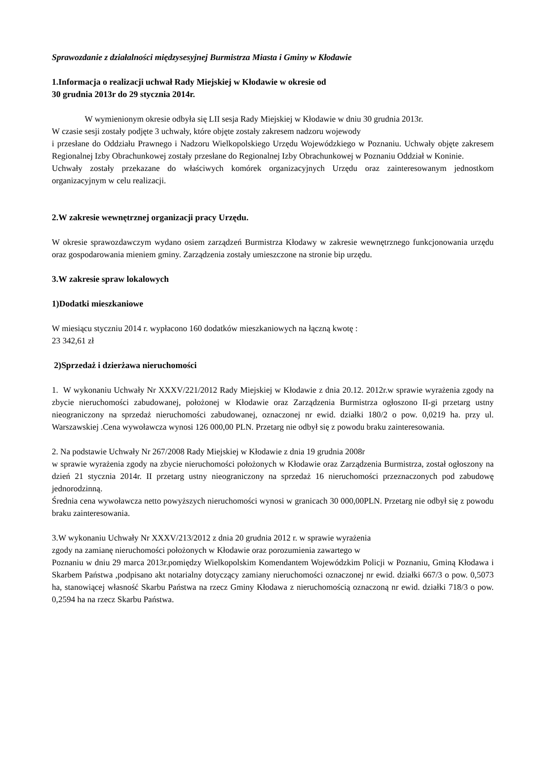Sprawozdanie z działalności międzysesyjnej Burmistrza Miasta i Gminy w Kłodawie
1.Informacja o realizacji uchwał Rady Miejskiej w Kłodawie w okresie od
30 grudnia 2013r do 29 stycznia 2014r.
W wymienionym okresie odbyła się LII sesja Rady Miejskiej w Kłodawie w dniu 30 grudnia 2013r.
W czasie sesji zostały podjęte 3 uchwały, które objęte zostały zakresem nadzoru wojewody
i przesłane do Oddziału Prawnego i Nadzoru Wielkopolskiego Urzędu Wojewódzkiego w Poznaniu. Uchwały objęte zakresem Regionalnej Izby Obrachunkowej zostały przesłane do Regionalnej Izby Obrachunkowej w Poznaniu Oddział w Koninie.
Uchwały zostały przekazane do właściwych komórek organizacyjnych Urzędu oraz zainteresowanym jednostkom organizacyjnym w celu realizacji.
2.W zakresie wewnętrznej organizacji pracy Urzędu.
W okresie sprawozdawczym wydano osiem zarządzeń Burmistrza Kłodawy w zakresie wewnętrznego funkcjonowania urzędu oraz gospodarowania mieniem gminy. Zarządzenia zostały umieszczone na stronie bip urzędu.
3.W zakresie spraw lokalowych
1)Dodatki mieszkaniowe
W miesiącu styczniu 2014 r. wypłacono 160 dodatków mieszkaniowych na łączną kwotę :
23 342,61 zł
2)Sprzedaż i dzierżawa nieruchomości
1. W wykonaniu Uchwały Nr XXXV/221/2012 Rady Miejskiej w Kłodawie z dnia 20.12. 2012r.w sprawie wyrażenia zgody na zbycie nieruchomości zabudowanej, położonej w Kłodawie oraz Zarządzenia Burmistrza ogłoszono II-gi przetarg ustny nieograniczony na sprzedaż nieruchomości zabudowanej, oznaczonej nr ewid. działki 180/2 o pow. 0,0219 ha. przy ul. Warszawskiej .Cena wywoławcza wynosi 126 000,00 PLN. Przetarg nie odbył się z powodu braku zainteresowania.
2. Na podstawie Uchwały Nr 267/2008 Rady Miejskiej w Kłodawie z dnia 19 grudnia 2008r
w sprawie wyrażenia zgody na zbycie nieruchomości położonych w Kłodawie oraz Zarządzenia Burmistrza, został ogłoszony na dzień 21 stycznia 2014r. II przetarg ustny nieograniczony na sprzedaż 16 nieruchomości przeznaczonych pod zabudowę jednorodzinną.
Średnia cena wywoławcza netto powyższych nieruchomości wynosi w granicach 30 000,00PLN. Przetarg nie odbył się z powodu braku zainteresowania.
3.W wykonaniu Uchwały Nr XXXV/213/2012 z dnia 20 grudnia 2012 r. w sprawie wyrażenia
zgody na zamianę nieruchomości położonych w Kłodawie oraz porozumienia zawartego w
Poznaniu w dniu 29 marca 2013r.pomiędzy Wielkopolskim Komendantem Wojewódzkim Policji w Poznaniu, Gminą Kłodawa i Skarbem Państwa ,podpisano akt notarialny dotyczący zamiany nieruchomości oznaczonej nr ewid. działki 667/3 o pow. 0,5073 ha, stanowiącej własność Skarbu Państwa na rzecz Gminy Kłodawa z nieruchomością oznaczoną nr ewid. działki 718/3 o pow. 0,2594 ha na rzecz Skarbu Państwa.